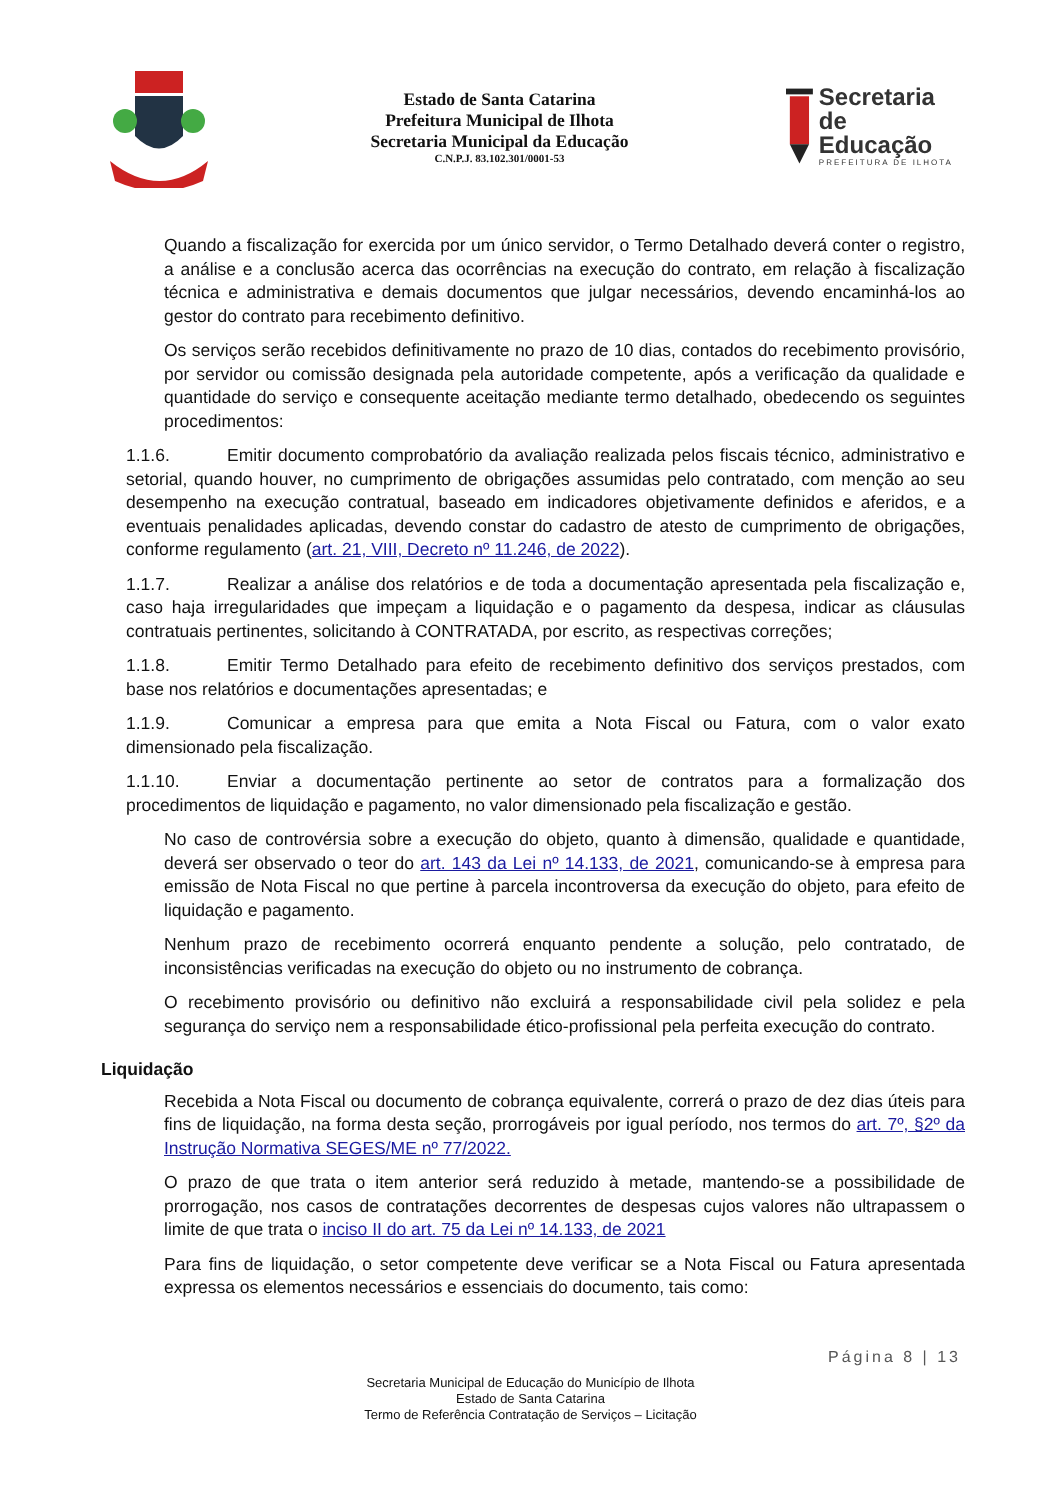Estado de Santa Catarina
Prefeitura Municipal de Ilhota
Secretaria Municipal da Educação
C.N.P.J. 83.102.301/0001-53
Secretaria
de Educação
PREFEITURA DE ILHOTA
Quando a fiscalização for exercida por um único servidor, o Termo Detalhado deverá conter o registro, a análise e a conclusão acerca das ocorrências na execução do contrato, em relação à fiscalização técnica e administrativa e demais documentos que julgar necessários, devendo encaminhá-los ao gestor do contrato para recebimento definitivo.
Os serviços serão recebidos definitivamente no prazo de 10 dias, contados do recebimento provisório, por servidor ou comissão designada pela autoridade competente, após a verificação da qualidade e quantidade do serviço e consequente aceitação mediante termo detalhado, obedecendo os seguintes procedimentos:
1.1.6. Emitir documento comprobatório da avaliação realizada pelos fiscais técnico, administrativo e setorial, quando houver, no cumprimento de obrigações assumidas pelo contratado, com menção ao seu desempenho na execução contratual, baseado em indicadores objetivamente definidos e aferidos, e a eventuais penalidades aplicadas, devendo constar do cadastro de atesto de cumprimento de obrigações, conforme regulamento (art. 21, VIII, Decreto nº 11.246, de 2022).
1.1.7. Realizar a análise dos relatórios e de toda a documentação apresentada pela fiscalização e, caso haja irregularidades que impeçam a liquidação e o pagamento da despesa, indicar as cláusulas contratuais pertinentes, solicitando à CONTRATADA, por escrito, as respectivas correções;
1.1.8. Emitir Termo Detalhado para efeito de recebimento definitivo dos serviços prestados, com base nos relatórios e documentações apresentadas; e
1.1.9. Comunicar a empresa para que emita a Nota Fiscal ou Fatura, com o valor exato dimensionado pela fiscalização.
1.1.10. Enviar a documentação pertinente ao setor de contratos para a formalização dos procedimentos de liquidação e pagamento, no valor dimensionado pela fiscalização e gestão.
No caso de controvérsia sobre a execução do objeto, quanto à dimensão, qualidade e quantidade, deverá ser observado o teor do art. 143 da Lei nº 14.133, de 2021, comunicando-se à empresa para emissão de Nota Fiscal no que pertine à parcela incontroversa da execução do objeto, para efeito de liquidação e pagamento.
Nenhum prazo de recebimento ocorrerá enquanto pendente a solução, pelo contratado, de inconsistências verificadas na execução do objeto ou no instrumento de cobrança.
O recebimento provisório ou definitivo não excluirá a responsabilidade civil pela solidez e pela segurança do serviço nem a responsabilidade ético-profissional pela perfeita execução do contrato.
Liquidação
Recebida a Nota Fiscal ou documento de cobrança equivalente, correrá o prazo de dez dias úteis para fins de liquidação, na forma desta seção, prorrogáveis por igual período, nos termos do art. 7º, §2º da Instrução Normativa SEGES/ME nº 77/2022.
O prazo de que trata o item anterior será reduzido à metade, mantendo-se a possibilidade de prorrogação, nos casos de contratações decorrentes de despesas cujos valores não ultrapassem o limite de que trata o inciso II do art. 75 da Lei nº 14.133, de 2021
Para fins de liquidação, o setor competente deve verificar se a Nota Fiscal ou Fatura apresentada expressa os elementos necessários e essenciais do documento, tais como:
Página 8 | 13
Secretaria Municipal de Educação do Município de Ilhota
Estado de Santa Catarina
Termo de Referência Contratação de Serviços – Licitação